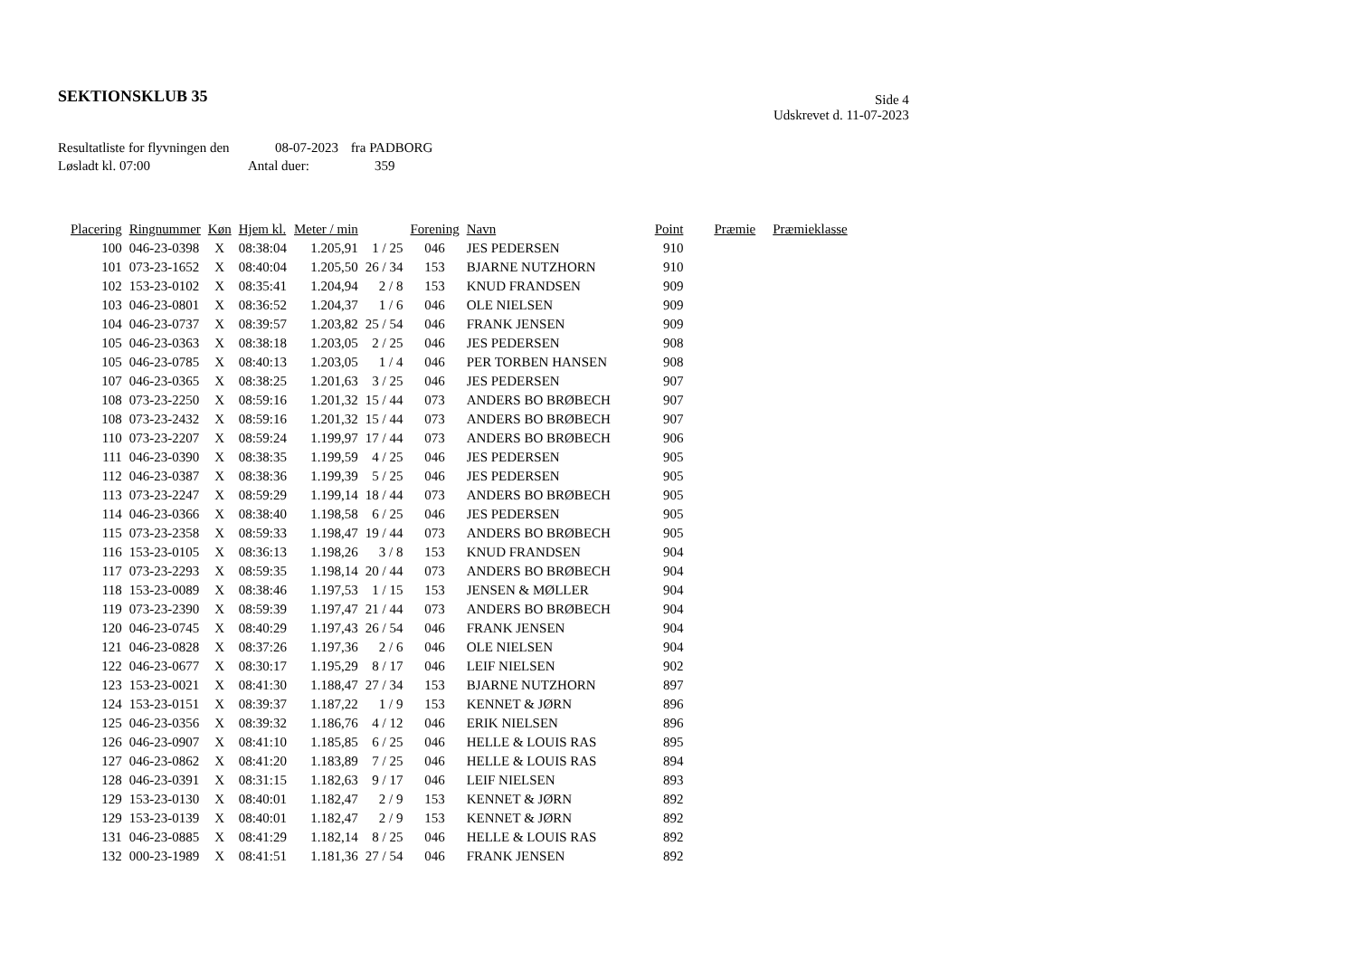SEKTIONSKLUB 35
Side 4
Udskrevet d. 11-07-2023
Resultatliste for flyvningen den 08-07-2023 fra PADBORG
Løsladt kl. 07:00 Antal duer: 359
| Placering | Ringnummer | Køn | Hjem kl. | Meter / min | | Forening | Navn | Point | Præmie | Præmieklasse |
| --- | --- | --- | --- | --- | --- | --- | --- | --- | --- | --- |
| 100 | 046-23-0398 | X | 08:38:04 | 1.205,91 | 1 / 25 | 046 | JES PEDERSEN | 910 | | |
| 101 | 073-23-1652 | X | 08:40:04 | 1.205,50 | 26 / 34 | 153 | BJARNE NUTZHORN | 910 | | |
| 102 | 153-23-0102 | X | 08:35:41 | 1.204,94 | 2 / 8 | 153 | KNUD FRANDSEN | 909 | | |
| 103 | 046-23-0801 | X | 08:36:52 | 1.204,37 | 1 / 6 | 046 | OLE NIELSEN | 909 | | |
| 104 | 046-23-0737 | X | 08:39:57 | 1.203,82 | 25 / 54 | 046 | FRANK JENSEN | 909 | | |
| 105 | 046-23-0363 | X | 08:38:18 | 1.203,05 | 2 / 25 | 046 | JES PEDERSEN | 908 | | |
| 105 | 046-23-0785 | X | 08:40:13 | 1.203,05 | 1 / 4 | 046 | PER TORBEN HANSEN | 908 | | |
| 107 | 046-23-0365 | X | 08:38:25 | 1.201,63 | 3 / 25 | 046 | JES PEDERSEN | 907 | | |
| 108 | 073-23-2250 | X | 08:59:16 | 1.201,32 | 15 / 44 | 073 | ANDERS BO BRØBECH | 907 | | |
| 108 | 073-23-2432 | X | 08:59:16 | 1.201,32 | 15 / 44 | 073 | ANDERS BO BRØBECH | 907 | | |
| 110 | 073-23-2207 | X | 08:59:24 | 1.199,97 | 17 / 44 | 073 | ANDERS BO BRØBECH | 906 | | |
| 111 | 046-23-0390 | X | 08:38:35 | 1.199,59 | 4 / 25 | 046 | JES PEDERSEN | 905 | | |
| 112 | 046-23-0387 | X | 08:38:36 | 1.199,39 | 5 / 25 | 046 | JES PEDERSEN | 905 | | |
| 113 | 073-23-2247 | X | 08:59:29 | 1.199,14 | 18 / 44 | 073 | ANDERS BO BRØBECH | 905 | | |
| 114 | 046-23-0366 | X | 08:38:40 | 1.198,58 | 6 / 25 | 046 | JES PEDERSEN | 905 | | |
| 115 | 073-23-2358 | X | 08:59:33 | 1.198,47 | 19 / 44 | 073 | ANDERS BO BRØBECH | 905 | | |
| 116 | 153-23-0105 | X | 08:36:13 | 1.198,26 | 3 / 8 | 153 | KNUD FRANDSEN | 904 | | |
| 117 | 073-23-2293 | X | 08:59:35 | 1.198,14 | 20 / 44 | 073 | ANDERS BO BRØBECH | 904 | | |
| 118 | 153-23-0089 | X | 08:38:46 | 1.197,53 | 1 / 15 | 153 | JENSEN & MØLLER | 904 | | |
| 119 | 073-23-2390 | X | 08:59:39 | 1.197,47 | 21 / 44 | 073 | ANDERS BO BRØBECH | 904 | | |
| 120 | 046-23-0745 | X | 08:40:29 | 1.197,43 | 26 / 54 | 046 | FRANK JENSEN | 904 | | |
| 121 | 046-23-0828 | X | 08:37:26 | 1.197,36 | 2 / 6 | 046 | OLE NIELSEN | 904 | | |
| 122 | 046-23-0677 | X | 08:30:17 | 1.195,29 | 8 / 17 | 046 | LEIF NIELSEN | 902 | | |
| 123 | 153-23-0021 | X | 08:41:30 | 1.188,47 | 27 / 34 | 153 | BJARNE NUTZHORN | 897 | | |
| 124 | 153-23-0151 | X | 08:39:37 | 1.187,22 | 1 / 9 | 153 | KENNET & JØRN | 896 | | |
| 125 | 046-23-0356 | X | 08:39:32 | 1.186,76 | 4 / 12 | 046 | ERIK NIELSEN | 896 | | |
| 126 | 046-23-0907 | X | 08:41:10 | 1.185,85 | 6 / 25 | 046 | HELLE & LOUIS RAS | 895 | | |
| 127 | 046-23-0862 | X | 08:41:20 | 1.183,89 | 7 / 25 | 046 | HELLE & LOUIS RAS | 894 | | |
| 128 | 046-23-0391 | X | 08:31:15 | 1.182,63 | 9 / 17 | 046 | LEIF NIELSEN | 893 | | |
| 129 | 153-23-0130 | X | 08:40:01 | 1.182,47 | 2 / 9 | 153 | KENNET & JØRN | 892 | | |
| 129 | 153-23-0139 | X | 08:40:01 | 1.182,47 | 2 / 9 | 153 | KENNET & JØRN | 892 | | |
| 131 | 046-23-0885 | X | 08:41:29 | 1.182,14 | 8 / 25 | 046 | HELLE & LOUIS RAS | 892 | | |
| 132 | 000-23-1989 | X | 08:41:51 | 1.181,36 | 27 / 54 | 046 | FRANK JENSEN | 892 | | |